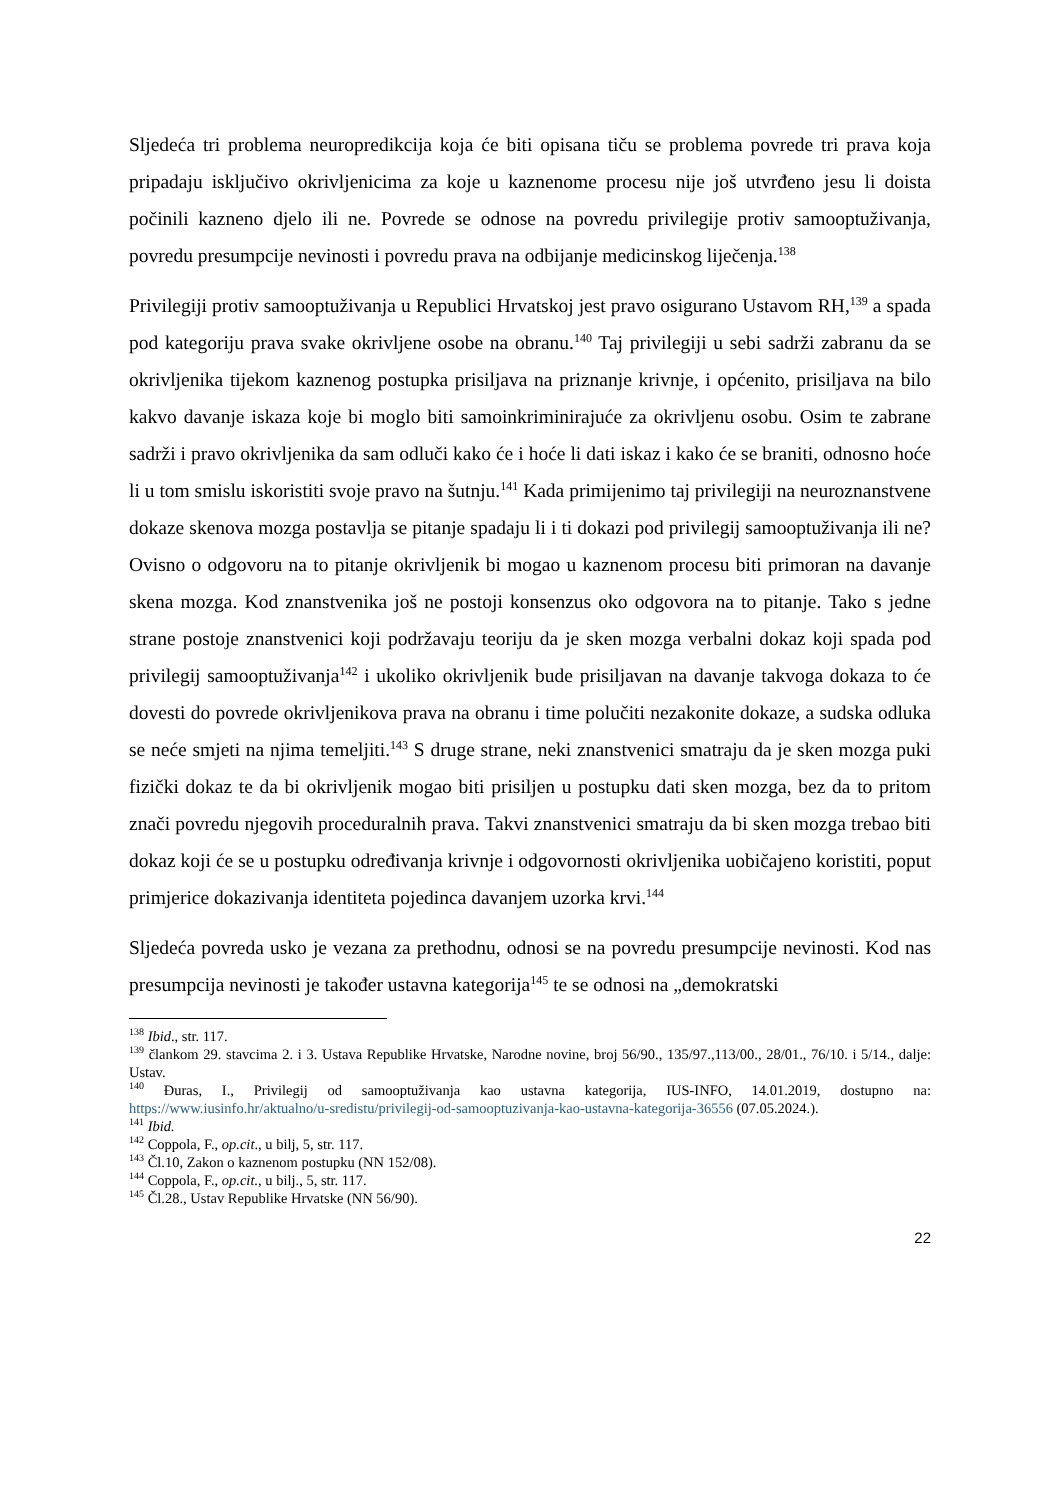Sljedeća tri problema neuropredikcija koja će biti opisana tiču se problema povrede tri prava koja pripadaju isključivo okrivljenicima za koje u kaznenome procesu nije još utvrđeno jesu li doista počinili kazneno djelo ili ne. Povrede se odnose na povredu privilegije protiv samooptuživanja, povredu presumpcije nevinosti i povredu prava na odbijanje medicinskog liječenja.<sup>138</sup>
Privilegiji protiv samooptuživanja u Republici Hrvatskoj jest pravo osigurano Ustavom RH,<sup>139</sup> a spada pod kategoriju prava svake okrivljene osobe na obranu.<sup>140</sup> Taj privilegiji u sebi sadrži zabranu da se okrivljenika tijekom kaznenog postupka prisiljava na priznanje krivnje, i općenito, prisiljava na bilo kakvo davanje iskaza koje bi moglo biti samoinkriminirajuće za okrivljenu osobu. Osim te zabrane sadrži i pravo okrivljenika da sam odluči kako će i hoće li dati iskaz i kako će se braniti, odnosno hoće li u tom smislu iskoristiti svoje pravo na šutnju.<sup>141</sup> Kada primijenimo taj privilegiji na neuroznanstvene dokaze skenova mozga postavlja se pitanje spadaju li i ti dokazi pod privilegij samooptuživanja ili ne? Ovisno o odgovoru na to pitanje okrivljenik bi mogao u kaznenom procesu biti primoran na davanje skena mozga. Kod znanstvenika još ne postoji konsenzus oko odgovora na to pitanje. Tako s jedne strane postoje znanstvenici koji podržavaju teoriju da je sken mozga verbalni dokaz koji spada pod privilegij samooptuživanja<sup>142</sup> i ukoliko okrivljenik bude prisiljavan na davanje takvoga dokaza to će dovesti do povrede okrivljenikova prava na obranu i time polučiti nezakonite dokaze, a sudska odluka se neće smjeti na njima temeljiti.<sup>143</sup> S druge strane, neki znanstvenici smatraju da je sken mozga puki fizički dokaz te da bi okrivljenik mogao biti prisiljen u postupku dati sken mozga, bez da to pritom znači povredu njegovih proceduralnih prava. Takvi znanstvenici smatraju da bi sken mozga trebao biti dokaz koji će se u postupku određivanja krivnje i odgovornosti okrivljenika uobičajeno koristiti, poput primjerice dokazivanja identiteta pojedinca davanjem uzorka krvi.<sup>144</sup>
Sljedeća povreda usko je vezana za prethodnu, odnosi se na povredu presumpcije nevinosti. Kod nas presumpcija nevinosti je također ustavna kategorija<sup>145</sup> te se odnosi na „demokratski
<sup>138</sup> Ibid., str. 117.
<sup>139</sup> člankom 29. stavcima 2. i 3. Ustava Republike Hrvatske, Narodne novine, broj 56/90., 135/97.,113/00., 28/01., 76/10. i 5/14., dalje: Ustav.
<sup>140</sup> Đuras, I., Privilegij od samooptuživanja kao ustavna kategorija, IUS-INFO, 14.01.2019, dostupno na: https://www.iusinfo.hr/aktualno/u-sredistu/privilegij-od-samooptuzivanja-kao-ustavna-kategorija-36556 (07.05.2024.).
<sup>141</sup> Ibid.
<sup>142</sup> Coppola, F., op.cit., u bilj, 5, str. 117.
<sup>143</sup> Čl.10, Zakon o kaznenom postupku (NN 152/08).
<sup>144</sup> Coppola, F., op.cit., u bilj., 5, str. 117.
<sup>145</sup> Čl.28., Ustav Republike Hrvatske (NN 56/90).
22